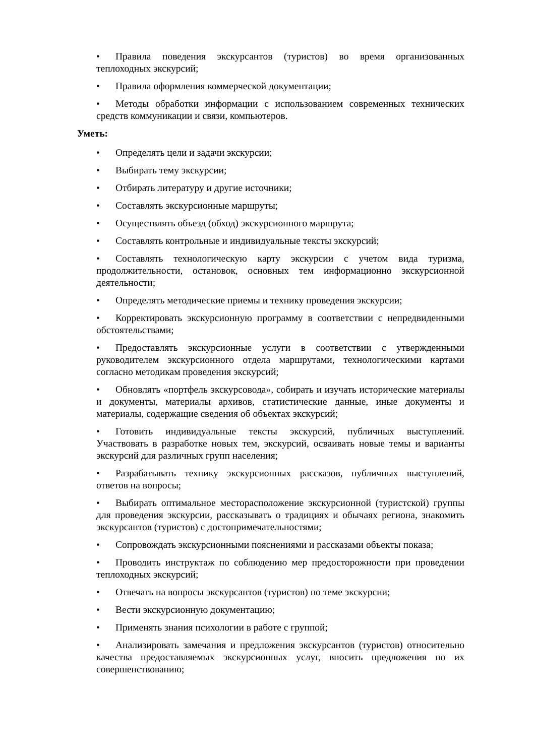• Правила поведения экскурсантов (туристов) во время организованных теплоходных экскурсий;
• Правила оформления коммерческой документации;
• Методы обработки информации с использованием современных технических средств коммуникации и связи, компьютеров.
Уметь:
• Определять цели и задачи экскурсии;
• Выбирать тему экскурсии;
• Отбирать литературу и другие источники;
• Составлять экскурсионные маршруты;
• Осуществлять объезд (обход) экскурсионного маршрута;
• Составлять контрольные и индивидуальные тексты экскурсий;
• Составлять технологическую карту экскурсии с учетом вида туризма, продолжительности, остановок, основных тем информационно экскурсионной деятельности;
• Определять методические приемы и технику проведения экскурсии;
• Корректировать экскурсионную программу в соответствии с непредвиденными обстоятельствами;
• Предоставлять экскурсионные услуги в соответствии с утвержденными руководителем экскурсионного отдела маршрутами, технологическими картами согласно методикам проведения экскурсий;
• Обновлять «портфель экскурсовода», собирать и изучать исторические материалы и документы, материалы архивов, статистические данные, иные документы и материалы, содержащие сведения об объектах экскурсий;
• Готовить индивидуальные тексты экскурсий, публичных выступлений. Участвовать в разработке новых тем, экскурсий, осваивать новые темы и варианты экскурсий для различных групп населения;
• Разрабатывать технику экскурсионных рассказов, публичных выступлений, ответов на вопросы;
• Выбирать оптимальное месторасположение экскурсионной (туристской) группы для проведения экскурсии, рассказывать о традициях и обычаях региона, знакомить экскурсантов (туристов) с достопримечательностями;
• Сопровождать экскурсионными пояснениями и рассказами объекты показа;
• Проводить инструктаж по соблюдению мер предосторожности при проведении теплоходных экскурсий;
• Отвечать на вопросы экскурсантов (туристов) по теме экскурсии;
• Вести экскурсионную документацию;
• Применять знания психологии в работе с группой;
• Анализировать замечания и предложения экскурсантов (туристов) относительно качества предоставляемых экскурсионных услуг, вносить предложения по их совершенствованию;